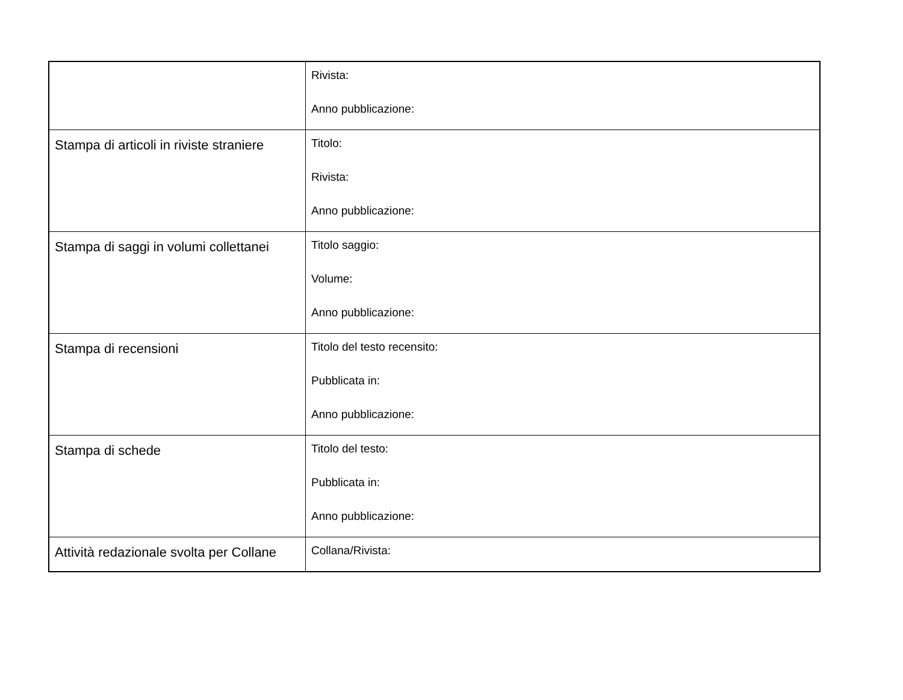| | Rivista: Anno pubblicazione: |
| Stampa di articoli in riviste straniere | Titolo: Rivista: Anno pubblicazione: |
| Stampa di saggi in volumi collettanei | Titolo saggio: Volume: Anno pubblicazione: |
| Stampa di recensioni | Titolo del testo recensito: Pubblicata in: Anno pubblicazione: |
| Stampa di schede | Titolo del testo: Pubblicata in: Anno pubblicazione: |
| Attività redazionale svolta per Collane | Collana/Rivista: |